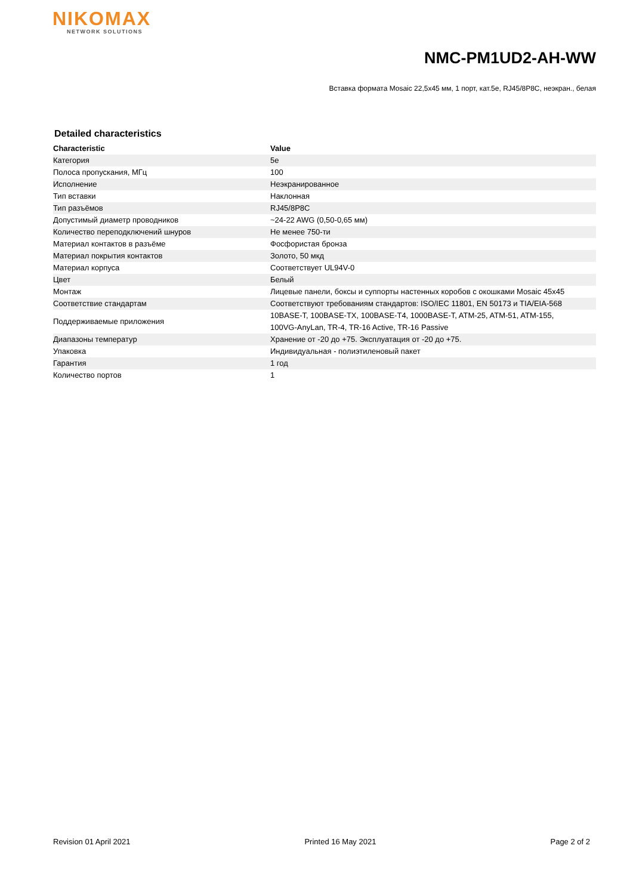NIKOMAX
NETWORK SOLUTIONS
NMC-PM1UD2-AH-WW
Вставка формата Mosaic 22,5x45 мм, 1 порт, кат.5e, RJ45/8P8C, неэкран., белая
Detailed characteristics
| Characteristic | Value |
| --- | --- |
| Категория | 5e |
| Полоса пропускания, МГц | 100 |
| Исполнение | Неэкранированное |
| Тип вставки | Наклонная |
| Тип разъёмов | RJ45/8P8C |
| Допустимый диаметр проводников | ~24-22 AWG (0,50-0,65 мм) |
| Количество переподключений шнуров | Не менее 750-ти |
| Материал контактов в разъёме | Фосфористая бронза |
| Материал покрытия контактов | Золото, 50 мкд |
| Материал корпуса | Соответствует UL94V-0 |
| Цвет | Белый |
| Монтаж | Лицевые панели, боксы и суппорты настенных коробов с окошками Mosaic 45x45 |
| Соответствие стандартам | Соответствуют требованиям стандартов: ISO/IEC 11801, EN 50173 и TIA/EIA-568 |
| Поддерживаемые приложения | 10BASE-T, 100BASE-TX, 100BASE-T4, 1000BASE-T, ATM-25, ATM-51, ATM-155, 100VG-AnyLan, TR-4, TR-16 Active, TR-16 Passive |
| Диапазоны температур | Хранение от -20 до +75. Эксплуатация от -20 до +75. |
| Упаковка | Индивидуальная - полиэтиленовый пакет |
| Гарантия | 1 год |
| Количество портов | 1 |
Revision 01 April 2021 Printed 16 May 2021 Page 2 of 2